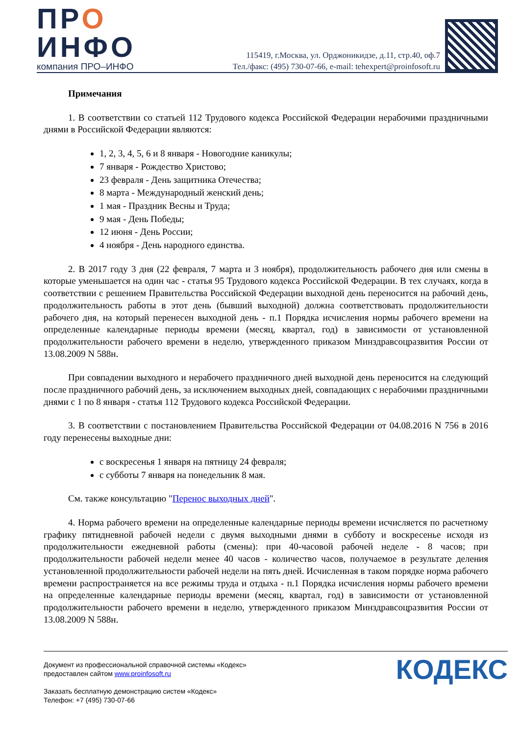ПРО
ИНФО
компания ПРО–ИНФО
115419, г.Москва, ул. Орджоникидзе, д.11, стр.40, оф.7
Тел./факс: (495) 730-07-66, e-mail: tehexpert@proinfosoft.ru
Примечания
1. В соответствии со статьей 112 Трудового кодекса Российской Федерации нерабочими праздничными днями в Российской Федерации являются:
1, 2, 3, 4, 5, 6 и 8 января - Новогодние каникулы;
7 января - Рождество Христово;
23 февраля - День защитника Отечества;
8 марта - Международный женский день;
1 мая - Праздник Весны и Труда;
9 мая - День Победы;
12 июня - День России;
4 ноября - День народного единства.
2. В 2017 году 3 дня (22 февраля, 7 марта и 3 ноября), продолжительность рабочего дня или смены в которые уменьшается на один час - статья 95 Трудового кодекса Российской Федерации. В тех случаях, когда в соответствии с решением Правительства Российской Федерации выходной день переносится на рабочий день, продолжительность работы в этот день (бывший выходной) должна соответствовать продолжительности рабочего дня, на который перенесен выходной день - п.1 Порядка исчисления нормы рабочего времени на определенные календарные периоды времени (месяц, квартал, год) в зависимости от установленной продолжительности рабочего времени в неделю, утвержденного приказом Минздравсоцразвития России от 13.08.2009 N 588н.
При совпадении выходного и нерабочего праздничного дней выходной день переносится на следующий после праздничного рабочий день, за исключением выходных дней, совпадающих с нерабочими праздничными днями с 1 по 8 января - статья 112 Трудового кодекса Российской Федерации.
3. В соответствии с постановлением Правительства Российской Федерации от 04.08.2016 N 756 в 2016 году перенесены выходные дни:
с воскресенья 1 января на пятницу 24 февраля;
с субботы 7 января на понедельник 8 мая.
См. также консультацию "Перенос выходных дней".
4. Норма рабочего времени на определенные календарные периоды времени исчисляется по расчетному графику пятидневной рабочей недели с двумя выходными днями в субботу и воскресенье исходя из продолжительности ежедневной работы (смены): при 40-часовой рабочей неделе - 8 часов; при продолжительности рабочей недели менее 40 часов - количество часов, получаемое в результате деления установленной продолжительности рабочей недели на пять дней. Исчисленная в таком порядке норма рабочего времени распространяется на все режимы труда и отдыха - п.1 Порядка исчисления нормы рабочего времени на определенные календарные периоды времени (месяц, квартал, год) в зависимости от установленной продолжительности рабочего времени в неделю, утвержденного приказом Минздравсоцразвития России от 13.08.2009 N 588н.
Документ из профессиональной справочной системы «Кодекс»
предоставлен сайтом www.proinfosoft.ru
Заказать бесплатную демонстрацию систем «Кодекс»
Телефон: +7 (495) 730-07-66
КОДЕКС